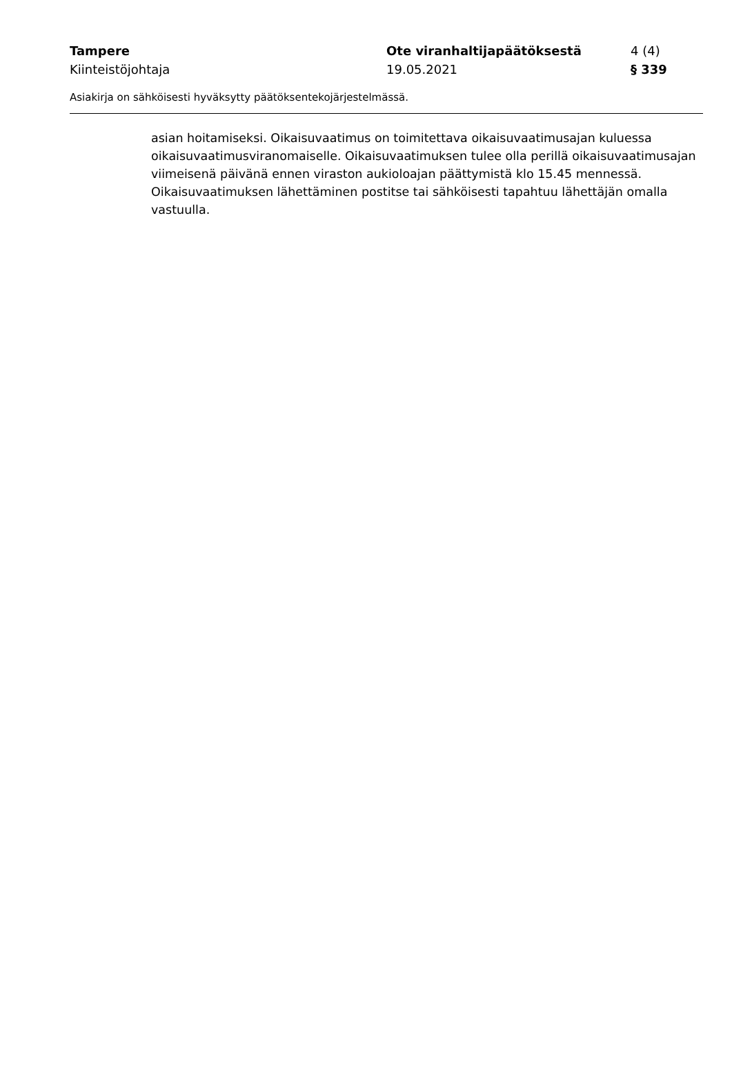Tampere Ote viranhaltijapäätöksestä 4 (4)
Kiinteistöjohtaja 19.05.2021 § 339
Asiakirja on sähköisesti hyväksytty päätöksentekojärjestelmässä.
asian hoitamiseksi. Oikaisuvaatimus on toimitettava oikaisuvaatimusajan kuluessa oikaisuvaatimusviranomaiselle. Oikaisuvaatimuksen tulee olla perillä oikaisuvaatimusajan viimeisenä päivänä ennen viraston aukioloajan päättymistä klo 15.45 mennessä. Oikaisuvaatimuksen lähettäminen postitse tai sähköisesti tapahtuu lähettäjän omalla vastuulla.